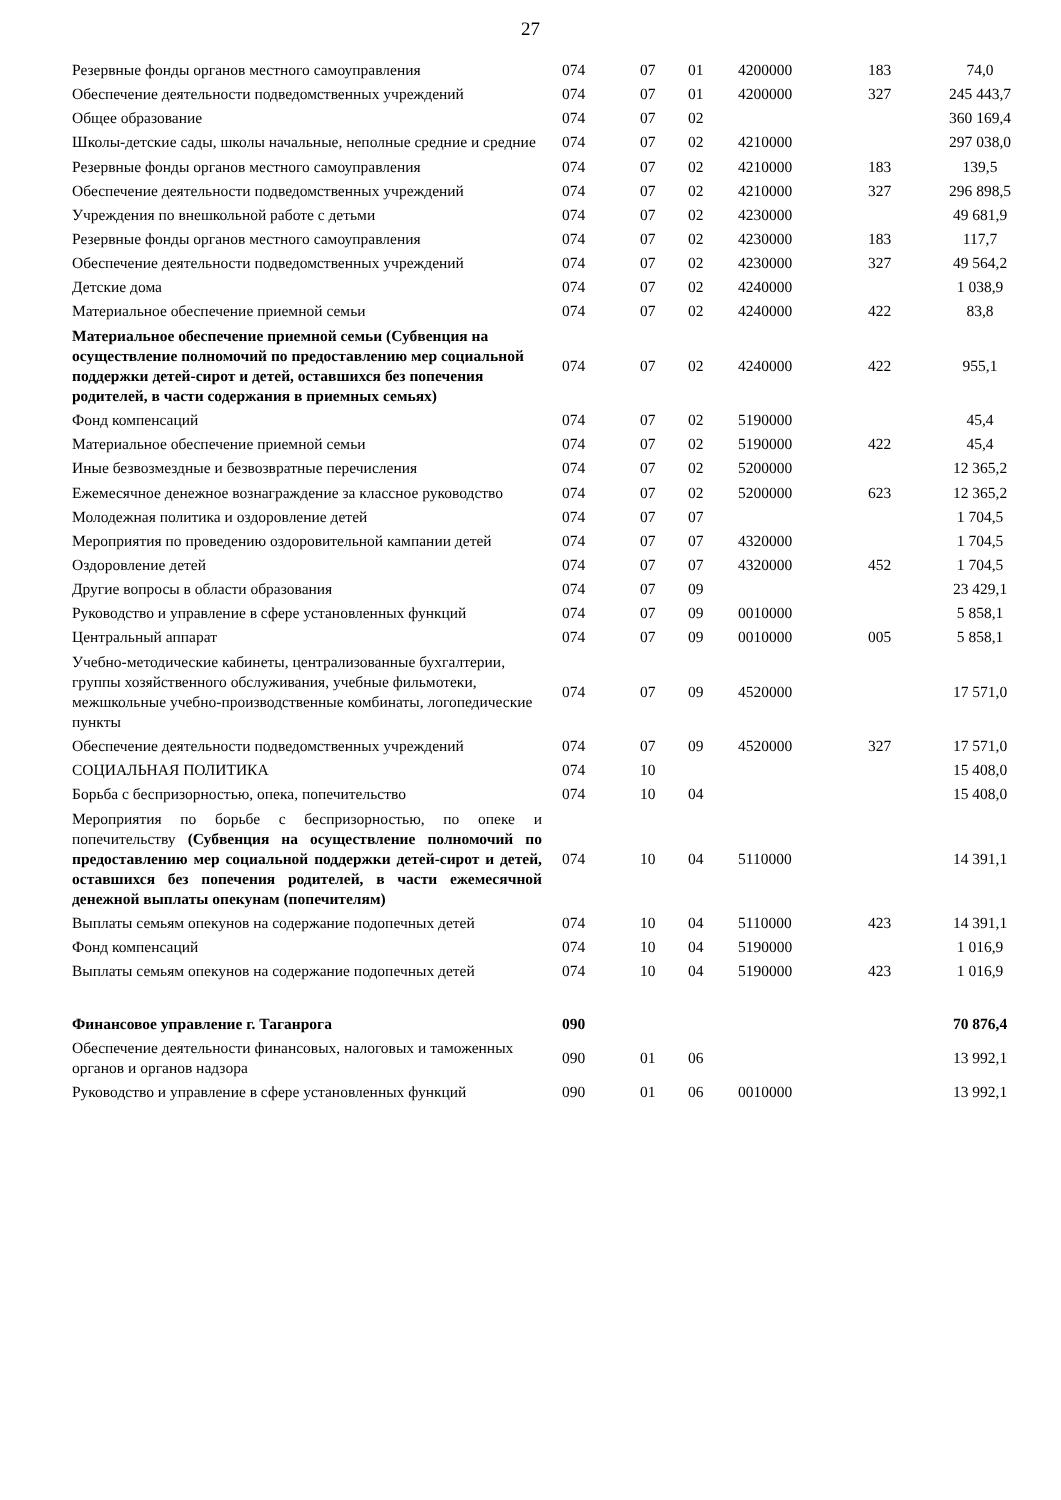27
| Резервные фонды органов местного самоуправления | 074 | 07 | 01 | 4200000 | 183 | 74,0 |
| Обеспечение деятельности подведомственных учреждений | 074 | 07 | 01 | 4200000 | 327 | 245 443,7 |
| Общее образование | 074 | 07 | 02 | | | 360 169,4 |
| Школы-детские сады, школы начальные, неполные средние и средние | 074 | 07 | 02 | 4210000 | | 297 038,0 |
| Резервные фонды органов местного самоуправления | 074 | 07 | 02 | 4210000 | 183 | 139,5 |
| Обеспечение деятельности подведомственных учреждений | 074 | 07 | 02 | 4210000 | 327 | 296 898,5 |
| Учреждения по внешкольной работе с детьми | 074 | 07 | 02 | 4230000 | | 49 681,9 |
| Резервные фонды органов местного самоуправления | 074 | 07 | 02 | 4230000 | 183 | 117,7 |
| Обеспечение деятельности подведомственных учреждений | 074 | 07 | 02 | 4230000 | 327 | 49 564,2 |
| Детские дома | 074 | 07 | 02 | 4240000 | | 1 038,9 |
| Материальное обеспечение приемной семьи | 074 | 07 | 02 | 4240000 | 422 | 83,8 |
| Материальное обеспечение приемной семьи (Субвенция на осуществление полномочий по предоставлению мер социальной поддержки детей-сирот и детей, оставшихся без попечения родителей, в части содержания в приемных семьях) | 074 | 07 | 02 | 4240000 | 422 | 955,1 |
| Фонд компенсаций | 074 | 07 | 02 | 5190000 | | 45,4 |
| Материальное обеспечение приемной семьи | 074 | 07 | 02 | 5190000 | 422 | 45,4 |
| Иные безвозмездные и безвозвратные перечисления | 074 | 07 | 02 | 5200000 | | 12 365,2 |
| Ежемесячное денежное вознаграждение за классное руководство | 074 | 07 | 02 | 5200000 | 623 | 12 365,2 |
| Молодежная политика и оздоровление детей | 074 | 07 | 07 | | | 1 704,5 |
| Мероприятия по проведению оздоровительной кампании детей | 074 | 07 | 07 | 4320000 | | 1 704,5 |
| Оздоровление детей | 074 | 07 | 07 | 4320000 | 452 | 1 704,5 |
| Другие вопросы в области образования | 074 | 07 | 09 | | | 23 429,1 |
| Руководство и управление в сфере установленных функций | 074 | 07 | 09 | 0010000 | | 5 858,1 |
| Центральный аппарат | 074 | 07 | 09 | 0010000 | 005 | 5 858,1 |
| Учебно-методические кабинеты, централизованные бухгалтерии, группы хозяйственного обслуживания, учебные фильмотеки, межшкольные учебно-производственные комбинаты, логопедические пункты | 074 | 07 | 09 | 4520000 | | 17 571,0 |
| Обеспечение деятельности подведомственных учреждений | 074 | 07 | 09 | 4520000 | 327 | 17 571,0 |
| СОЦИАЛЬНАЯ ПОЛИТИКА | 074 | 10 | | | | 15 408,0 |
| Борьба с беспризорностью, опека, попечительство | 074 | 10 | 04 | | | 15 408,0 |
| Мероприятия по борьбе с беспризорностью, по опеке и попечительству (Субвенция на осуществление полномочий по предоставлению мер социальной поддержки детей-сирот и детей, оставшихся без попечения родителей, в части ежемесячной денежной выплаты опекунам (попечителям) | 074 | 10 | 04 | 5110000 | | 14 391,1 |
| Выплаты семьям опекунов на содержание подопечных детей | 074 | 10 | 04 | 5110000 | 423 | 14 391,1 |
| Фонд компенсаций | 074 | 10 | 04 | 5190000 | | 1 016,9 |
| Выплаты семьям опекунов на содержание подопечных детей | 074 | 10 | 04 | 5190000 | 423 | 1 016,9 |
| Финансовое управление г. Таганрога | 090 | | | | | 70 876,4 |
| Обеспечение деятельности финансовых, налоговых и таможенных органов и органов надзора | 090 | 01 | 06 | | | 13 992,1 |
| Руководство и управление в сфере установленных функций | 090 | 01 | 06 | 0010000 | | 13 992,1 |